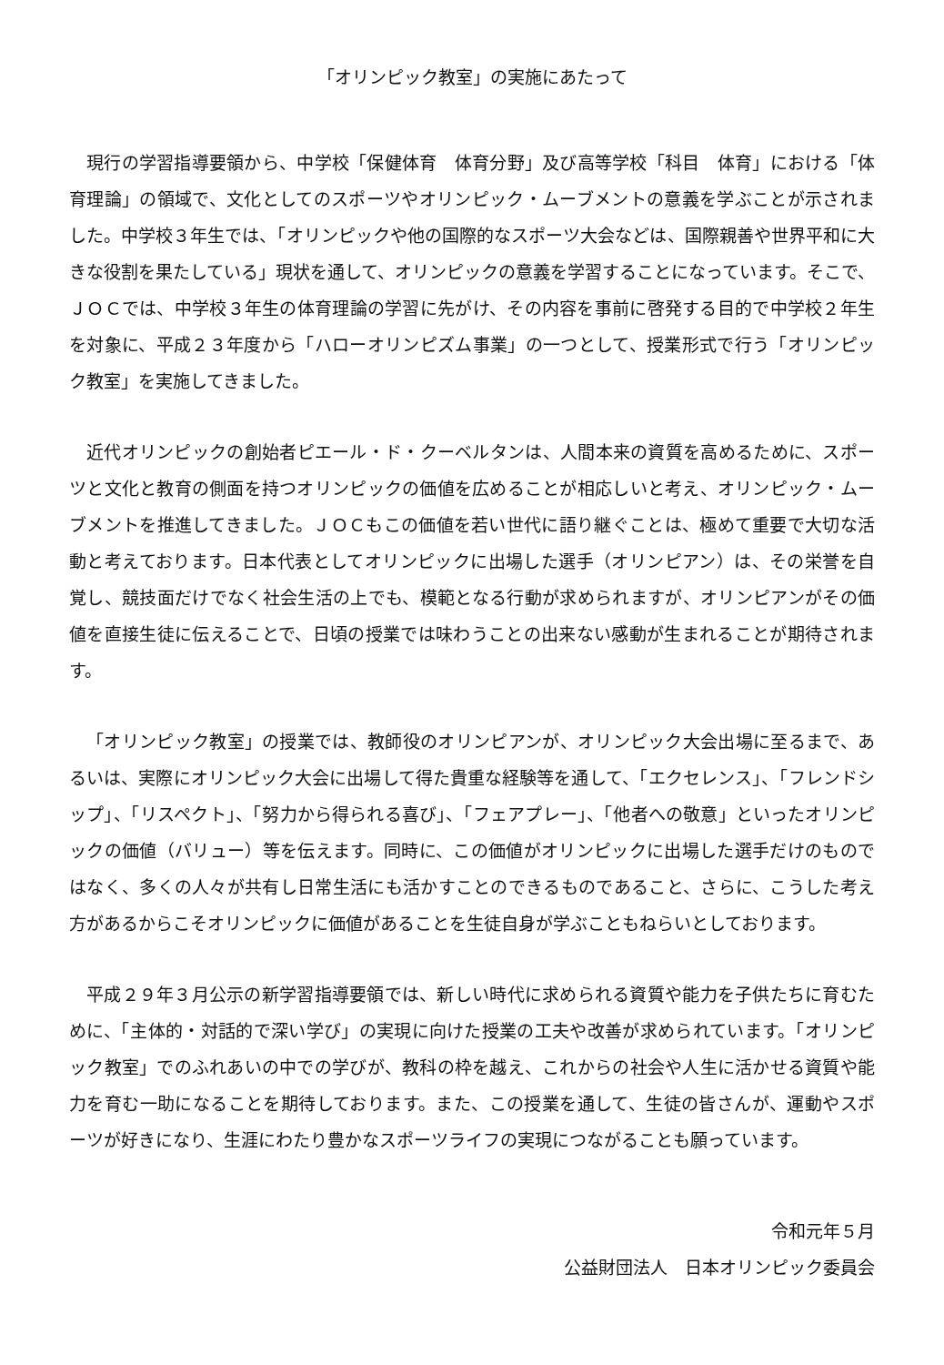「オリンピック教室」の実施にあたって
現行の学習指導要領から、中学校「保健体育　体育分野」及び高等学校「科目　体育」における「体育理論」の領域で、文化としてのスポーツやオリンピック・ムーブメントの意義を学ぶことが示されました。中学校３年生では、「オリンピックや他の国際的なスポーツ大会などは、国際親善や世界平和に大きな役割を果たしている」現状を通して、オリンピックの意義を学習することになっています。そこで、ＪＯＣでは、中学校３年生の体育理論の学習に先がけ、その内容を事前に啓発する目的で中学校２年生を対象に、平成２３年度から「ハローオリンピズム事業」の一つとして、授業形式で行う「オリンピック教室」を実施してきました。
近代オリンピックの創始者ピエール・ド・クーベルタンは、人間本来の資質を高めるために、スポーツと文化と教育の側面を持つオリンピックの価値を広めることが相応しいと考え、オリンピック・ムーブメントを推進してきました。ＪＯＣもこの価値を若い世代に語り継ぐことは、極めて重要で大切な活動と考えております。日本代表としてオリンピックに出場した選手（オリンピアン）は、その栄誉を自覚し、競技面だけでなく社会生活の上でも、模範となる行動が求められますが、オリンピアンがその価値を直接生徒に伝えることで、日頃の授業では味わうことの出来ない感動が生まれることが期待されます。
「オリンピック教室」の授業では、教師役のオリンピアンが、オリンピック大会出場に至るまで、あるいは、実際にオリンピック大会に出場して得た貴重な経験等を通して、「エクセレンス」、「フレンドシップ」、「リスペクト」、「努力から得られる喜び」、「フェアプレー」、「他者への敬意」といったオリンピックの価値（バリュー）等を伝えます。同時に、この価値がオリンピックに出場した選手だけのものではなく、多くの人々が共有し日常生活にも活かすことのできるものであること、さらに、こうした考え方があるからこそオリンピックに価値があることを生徒自身が学ぶこともねらいとしております。
平成２９年３月公示の新学習指導要領では、新しい時代に求められる資質や能力を子供たちに育むために、「主体的・対話的で深い学び」の実現に向けた授業の工夫や改善が求められています。「オリンピック教室」でのふれあいの中での学びが、教科の枠を越え、これからの社会や人生に活かせる資質や能力を育む一助になることを期待しております。また、この授業を通して、生徒の皆さんが、運動やスポーツが好きになり、生涯にわたり豊かなスポーツライフの実現につながることも願っています。
令和元年５月
公益財団法人　日本オリンピック委員会